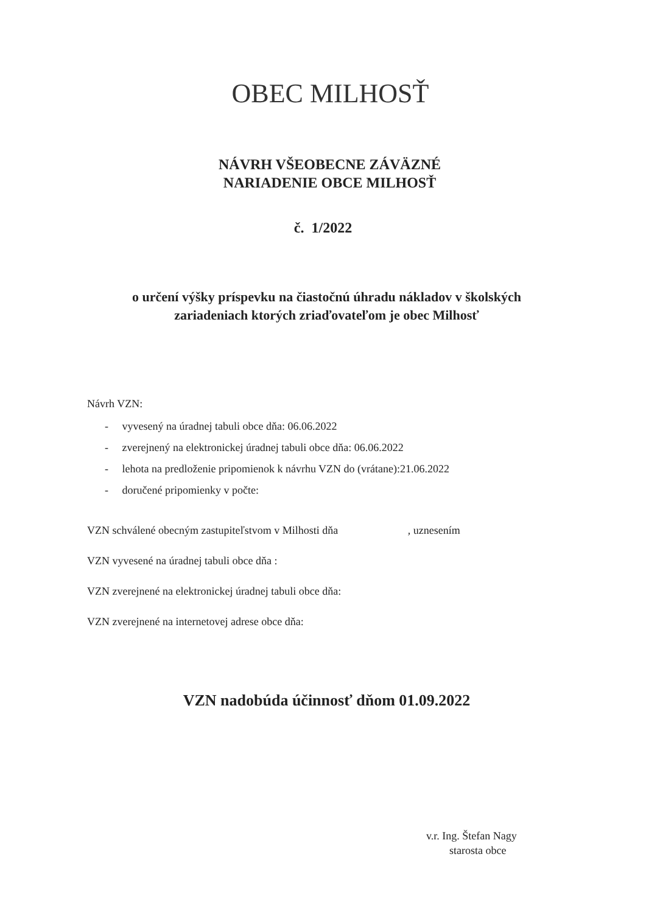OBEC MILHOSŤ
NÁVRH VŠEOBECNE ZÁVÄZNÉ
NARIADENIE OBCE MILHOSŤ
č. 1/2022
o určení výšky príspevku na čiastočnú úhradu nákladov v školských
zariadeniach ktorých zriaďovateľom je obec Milhosť
Návrh VZN:
- vyvesený na úradnej tabuli obce dňa: 06.06.2022
- zverejnený na elektronickej úradnej tabuli obce dňa: 06.06.2022
- lehota na predloženie pripomienok k návrhu VZN do (vrátane):21.06.2022
- doručené pripomienky v počte:
VZN schválené obecným zastupiteľstvom v Milhosti dňa , uznesením
VZN vyvesené na úradnej tabuli obce dňa :
VZN zverejnené na elektronickej úradnej tabuli obce dňa:
VZN zverejnené na internetovej adrese obce dňa:
VZN nadobúda účinnosť dňom 01.09.2022
v.r. Ing. Štefan Nagy
starosta obce